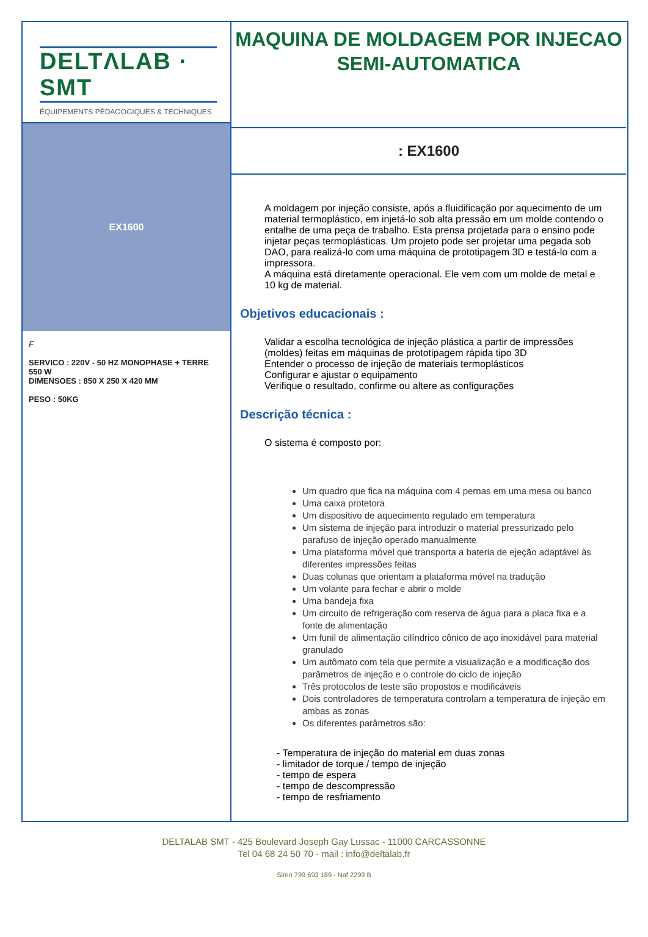DELTΛLAB · SMT
ÉQUIPEMENTS PÉDAGOGIQUES & TECHNIQUES
EX1600
F
SERVICO : 220V - 50 HZ MONOPHASE + TERRE 550 W
DIMENSOES : 850 X 250 X 420 MM
PESO : 50KG
MAQUINA DE MOLDAGEM POR INJECAO SEMI-AUTOMATICA
: EX1600
A moldagem por injeção consiste, após a fluidificação por aquecimento de um material termoplástico, em injetá-lo sob alta pressão em um molde contendo o entalhe de uma peça de trabalho. Esta prensa projetada para o ensino pode injetar peças termoplásticas. Um projeto pode ser projetar uma pegada sob DAO, para realizá-lo com uma máquina de prototipagem 3D e testá-lo com a impressora.
A máquina está diretamente operacional. Ele vem com um molde de metal e 10 kg de material.
Objetivos educacionais :
Validar a escolha tecnológica de injeção plástica a partir de impressões (moldes) feitas em máquinas de prototipagem rápida tipo 3D
Entender o processo de injeção de materiais termoplásticos
Configurar e ajustar o equipamento
Verifique o resultado, confirme ou altere as configurações
Descrição técnica :
O sistema é composto por:
Um quadro que fica na máquina com 4 pernas em uma mesa ou banco
Uma caixa protetora
Um dispositivo de aquecimento regulado em temperatura
Um sistema de injeção para introduzir o material pressurizado pelo parafuso de injeção operado manualmente
Uma plataforma móvel que transporta a bateria de ejeção adaptável às diferentes impressões feitas
Duas colunas que orientam a plataforma móvel na tradução
Um volante para fechar e abrir o molde
Uma bandeja fixa
Um circuito de refrigeração com reserva de água para a placa fixa e a fonte de alimentação
Um funil de alimentação cilíndrico cônico de aço inoxidável para material granulado
Um autômato com tela que permite a visualização e a modificação dos parâmetros de injeção e o controle do ciclo de injeção
Três protocolos de teste são propostos e modificáveis
Dois controladores de temperatura controlam a temperatura de injeção em ambas as zonas
Os diferentes parâmetros são:
- Temperatura de injeção do material em duas zonas
- limitador de torque / tempo de injeção
- tempo de espera
- tempo de descompressão
- tempo de resfriamento
DELTALAB SMT - 425 Boulevard Joseph Gay Lussac - 11000 CARCASSONNE
Tel 04 68 24 50 70 - mail : info@deltalab.fr
Siren 799 693 189 - Naf 2299 B